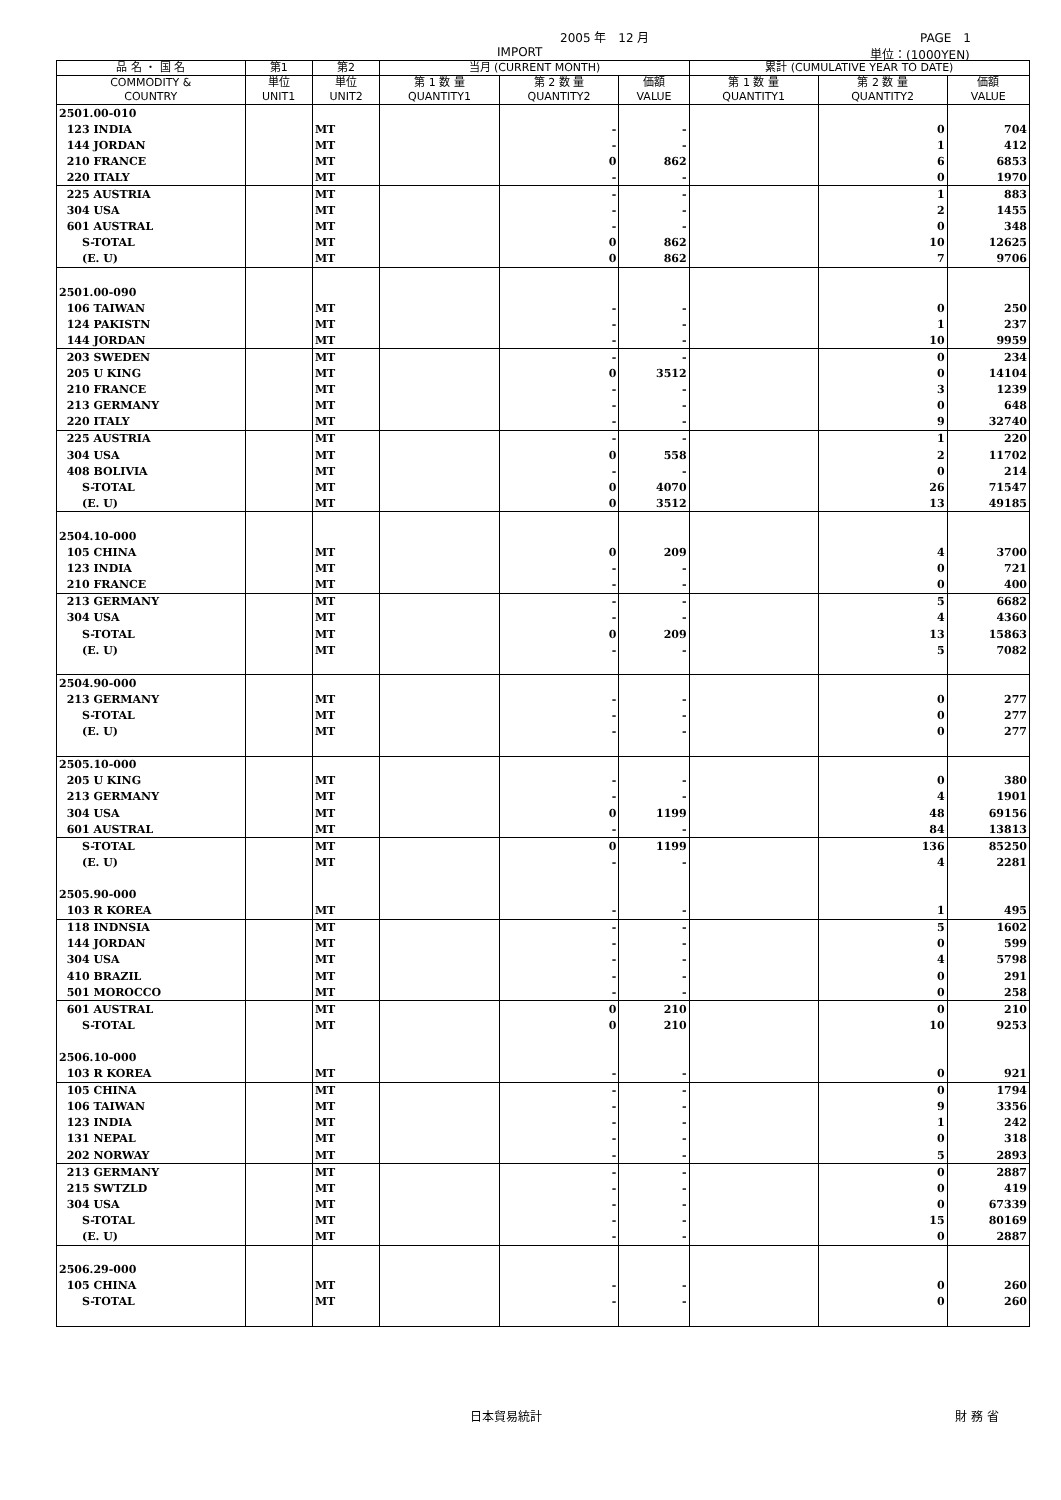2005 年　12 月 PAGE　1
IMPORT 単位：(1000YEN)
| 品 名 ・ 国 名 | 第1 | 第2 | 当月 (CURRENT MONTH) | | | 累計 (CUMULATIVE YEAR TO DATE) | | |
| --- | --- | --- | --- | --- | --- | --- | --- | --- |
| COMMODITY & COUNTRY | 単位 UNIT1 | 単位 UNIT2 | 第 1 数 量 QUANTITY1 | 第 2 数 量 QUANTITY2 | 価額 VALUE | 第 1 数 量 QUANTITY1 | 第 2 数 量 QUANTITY2 | 価額 VALUE |
| 2501.00-010 | | | | | | | | |
| 123 INDIA | | MT | | - | - | | 0 | 704 |
| 144 JORDAN | | MT | | - | - | | 1 | 412 |
| 210 FRANCE | | MT | | 0 | 862 | | 6 | 6853 |
| 220 ITALY | | MT | | - | - | | 0 | 1970 |
| 225 AUSTRIA | | MT | | - | - | | 1 | 883 |
| 304 USA | | MT | | - | - | | 2 | 1455 |
| 601 AUSTRAL | | MT | | - | - | | 0 | 348 |
| S-TOTAL | | MT | | 0 | 862 | | 10 | 12625 |
| (E. U) | | MT | | 0 | 862 | | 7 | 9706 |
| 2501.00-090 | | | | | | | | |
| 106 TAIWAN | | MT | | - | - | | 0 | 250 |
| 124 PAKISTN | | MT | | - | - | | 1 | 237 |
| 144 JORDAN | | MT | | - | - | | 10 | 9959 |
| 203 SWEDEN | | MT | | - | - | | 0 | 234 |
| 205 U KING | | MT | | 0 | 3512 | | 0 | 14104 |
| 210 FRANCE | | MT | | - | - | | 3 | 1239 |
| 213 GERMANY | | MT | | - | - | | 0 | 648 |
| 220 ITALY | | MT | | - | - | | 9 | 32740 |
| 225 AUSTRIA | | MT | | - | - | | 1 | 220 |
| 304 USA | | MT | | 0 | 558 | | 2 | 11702 |
| 408 BOLIVIA | | MT | | - | - | | 0 | 214 |
| S-TOTAL | | MT | | 0 | 4070 | | 26 | 71547 |
| (E. U) | | MT | | 0 | 3512 | | 13 | 49185 |
| 2504.10-000 | | | | | | | | |
| 105 CHINA | | MT | | 0 | 209 | | 4 | 3700 |
| 123 INDIA | | MT | | - | - | | 0 | 721 |
| 210 FRANCE | | MT | | - | - | | 0 | 400 |
| 213 GERMANY | | MT | | - | - | | 5 | 6682 |
| 304 USA | | MT | | - | - | | 4 | 4360 |
| S-TOTAL | | MT | | 0 | 209 | | 13 | 15863 |
| (E. U) | | MT | | - | - | | 5 | 7082 |
| 2504.90-000 | | | | | | | | |
| 213 GERMANY | | MT | | - | - | | 0 | 277 |
| S-TOTAL | | MT | | - | - | | 0 | 277 |
| (E. U) | | MT | | - | - | | 0 | 277 |
| 2505.10-000 | | | | | | | | |
| 205 U KING | | MT | | - | - | | 0 | 380 |
| 213 GERMANY | | MT | | - | - | | 4 | 1901 |
| 304 USA | | MT | | 0 | 1199 | | 48 | 69156 |
| 601 AUSTRAL | | MT | | - | - | | 84 | 13813 |
| S-TOTAL | | MT | | 0 | 1199 | | 136 | 85250 |
| (E. U) | | MT | | - | - | | 4 | 2281 |
| 2505.90-000 | | | | | | | | |
| 103 R KOREA | | MT | | - | - | | 1 | 495 |
| 118 INDNSIA | | MT | | - | - | | 5 | 1602 |
| 144 JORDAN | | MT | | - | - | | 0 | 599 |
| 304 USA | | MT | | - | - | | 4 | 5798 |
| 410 BRAZIL | | MT | | - | - | | 0 | 291 |
| 501 MOROCCO | | MT | | - | - | | 0 | 258 |
| 601 AUSTRAL | | MT | | 0 | 210 | | 0 | 210 |
| S-TOTAL | | MT | | 0 | 210 | | 10 | 9253 |
| 2506.10-000 | | | | | | | | |
| 103 R KOREA | | MT | | - | - | | 0 | 921 |
| 105 CHINA | | MT | | - | - | | 0 | 1794 |
| 106 TAIWAN | | MT | | - | - | | 9 | 3356 |
| 123 INDIA | | MT | | - | - | | 1 | 242 |
| 131 NEPAL | | MT | | - | - | | 0 | 318 |
| 202 NORWAY | | MT | | - | - | | 5 | 2893 |
| 213 GERMANY | | MT | | - | - | | 0 | 2887 |
| 215 SWTZLD | | MT | | - | - | | 0 | 419 |
| 304 USA | | MT | | - | - | | 0 | 67339 |
| S-TOTAL | | MT | | - | - | | 15 | 80169 |
| (E. U) | | MT | | - | - | | 0 | 2887 |
| 2506.29-000 | | | | | | | | |
| 105 CHINA | | MT | | - | - | | 0 | 260 |
| S-TOTAL | | MT | | - | - | | 0 | 260 |
日本貿易統計 財 務 省